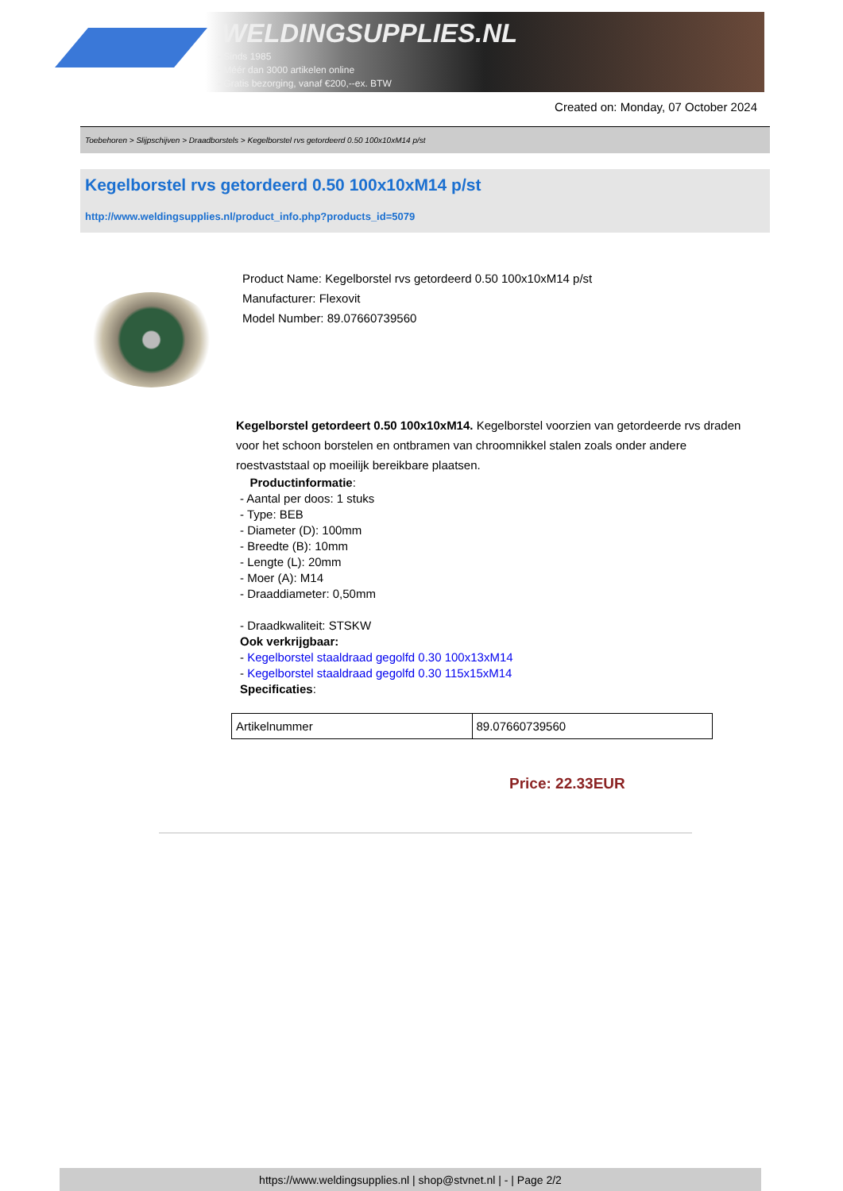WELDINGSUPPLIES.NL
- Sinds 1985
- Méér dan 3000 artikelen online
- Gratis bezorging, vanaf €200,--ex. BTW
Created on: Monday, 07 October 2024
Toebehoren > Slijpschijven > Draadborstels > Kegelborstel rvs getordeerd 0.50 100x10xM14 p/st
Kegelborstel rvs getordeerd 0.50 100x10xM14 p/st
http://www.weldingsupplies.nl/product_info.php?products_id=5079
Product Name: Kegelborstel rvs getordeerd 0.50 100x10xM14 p/st
Manufacturer: Flexovit
Model Number: 89.07660739560
Kegelborstel getordeert 0.50 100x10xM14. Kegelborstel voorzien van getordeerde rvs draden voor het schoon borstelen en ontbramen van chroomnikkel stalen zoals onder andere roestvaststaal op moeilijk bereikbare plaatsen.
Productinformatie:
- Aantal per doos: 1 stuks
- Type: BEB
- Diameter (D): 100mm
- Breedte (B): 10mm
- Lengte (L): 20mm
- Moer (A): M14
- Draaddiameter: 0,50mm
- Draadkwaliteit: STSKW
Ook verkrijgbaar:
- Kegelborstel staaldraad gegolfd 0.30 100x13xM14
- Kegelborstel staaldraad gegolfd 0.30 115x15xM14
Specificaties:
| Artikelnummer | 89.07660739560 |
Price: 22.33EUR
https://www.weldingsupplies.nl | shop@stvnet.nl | - | Page 2/2